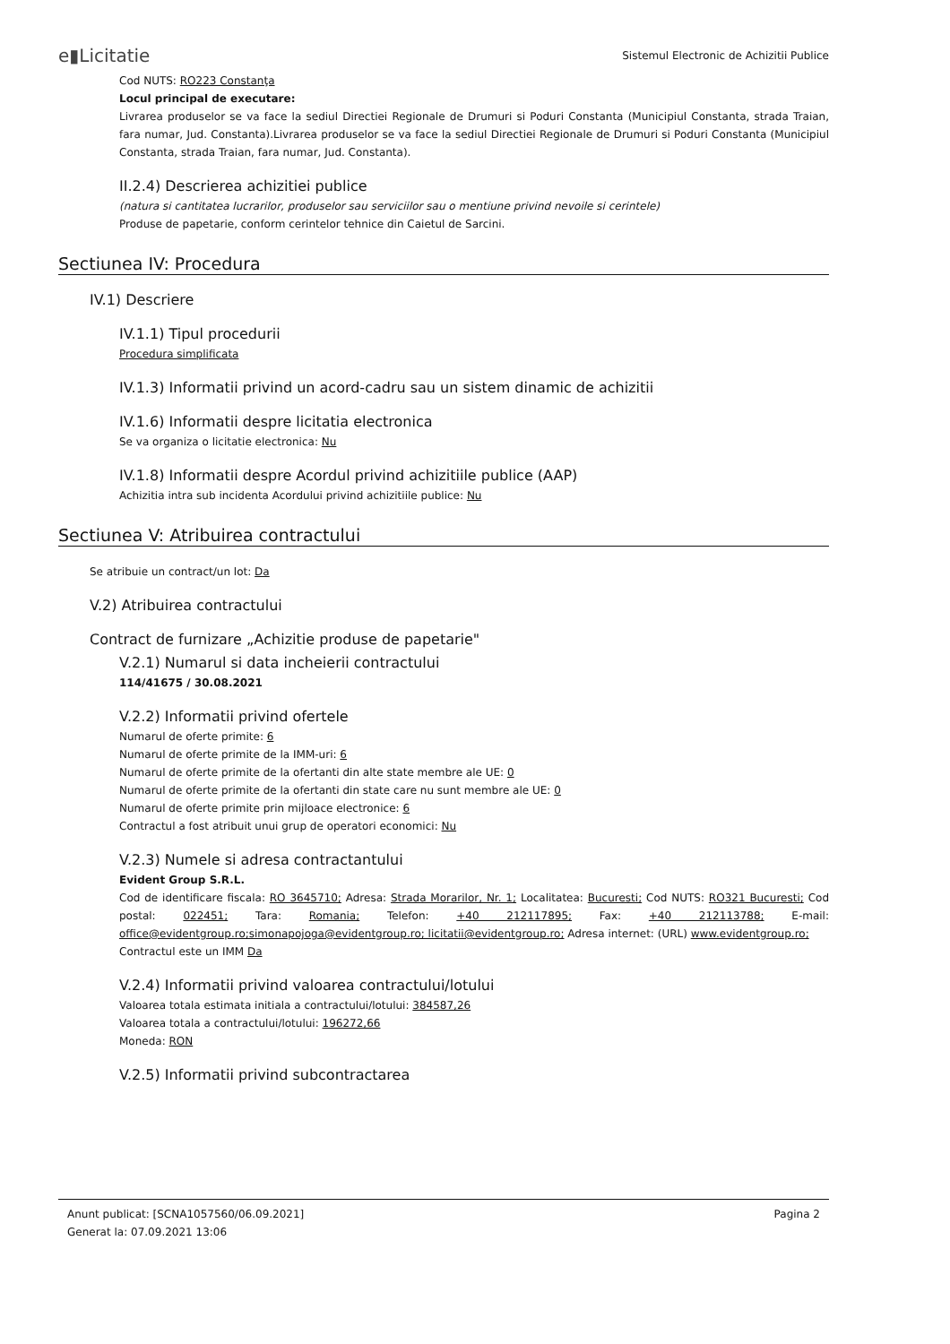e▮Licitatie Sistemul Electronic de Achizitii Publice
Cod NUTS: RO223 Constanţa
Locul principal de executare:
Livrarea produselor se va face la sediul Directiei Regionale de Drumuri si Poduri Constanta (Municipiul Constanta, strada Traian, fara numar, Jud. Constanta).Livrarea produselor se va face la sediul Directiei Regionale de Drumuri si Poduri Constanta (Municipiul Constanta, strada Traian, fara numar, Jud. Constanta).
II.2.4) Descrierea achizitiei publice
(natura si cantitatea lucrarilor, produselor sau serviciilor sau o mentiune privind nevoile si cerintele)
Produse de papetarie, conform cerintelor tehnice din Caietul de Sarcini.
Sectiunea IV: Procedura
IV.1) Descriere
IV.1.1) Tipul procedurii
Procedura simplificata
IV.1.3) Informatii privind un acord-cadru sau un sistem dinamic de achizitii
IV.1.6) Informatii despre licitatia electronica
Se va organiza o licitatie electronica: Nu
IV.1.8) Informatii despre Acordul privind achizitiile publice (AAP)
Achizitia intra sub incidenta Acordului privind achizitiile publice: Nu
Sectiunea V: Atribuirea contractului
Se atribuie un contract/un lot: Da
V.2) Atribuirea contractului
Contract de furnizare „Achizitie produse de papetarie"
V.2.1) Numarul si data incheierii contractului
114/41675 / 30.08.2021
V.2.2) Informatii privind ofertele
Numarul de oferte primite: 6
Numarul de oferte primite de la IMM-uri: 6
Numarul de oferte primite de la ofertanti din alte state membre ale UE: 0
Numarul de oferte primite de la ofertanti din state care nu sunt membre ale UE: 0
Numarul de oferte primite prin mijloace electronice: 6
Contractul a fost atribuit unui grup de operatori economici: Nu
V.2.3) Numele si adresa contractantului
Evident Group S.R.L.
Cod de identificare fiscala: RO 3645710; Adresa: Strada Morarilor, Nr. 1; Localitatea: Bucuresti; Cod NUTS: RO321 Bucuresti; Cod postal: 022451; Tara: Romania; Telefon: +40 212117895; Fax: +40 212113788; E-mail: office@evidentgroup.ro;simonapojoga@evidentgroup.ro; licitatii@evidentgroup.ro; Adresa internet: (URL) www.evidentgroup.ro;
Contractul este un IMM Da
V.2.4) Informatii privind valoarea contractului/lotului
Valoarea totala estimata initiala a contractului/lotului: 384587,26
Valoarea totala a contractului/lotului: 196272,66
Moneda: RON
V.2.5) Informatii privind subcontractarea
Anunt publicat: [SCNA1057560/06.09.2021]
Generat la: 07.09.2021 13:06
Pagina 2